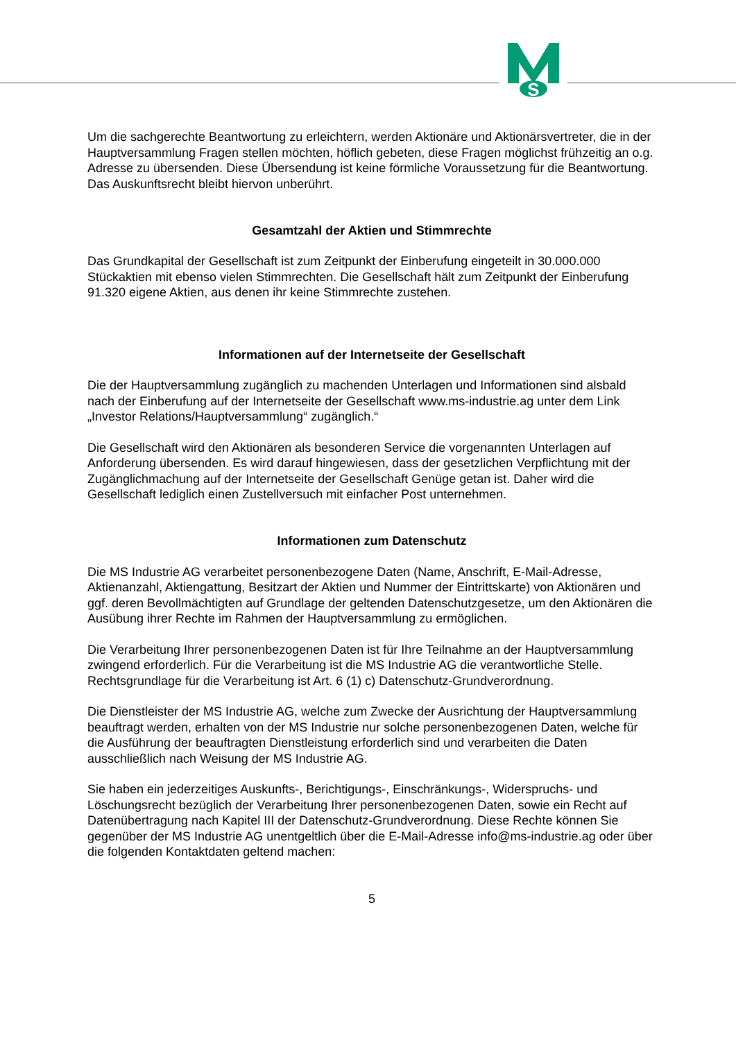S
Um die sachgerechte Beantwortung zu erleichtern, werden Aktionäre und Aktionärsvertreter, die in der Hauptversammlung Fragen stellen möchten, höflich gebeten, diese Fragen möglichst frühzeitig an o.g. Adresse zu übersenden. Diese Übersendung ist keine förmliche Voraussetzung für die Beantwortung. Das Auskunftsrecht bleibt hiervon unberührt.
Gesamtzahl der Aktien und Stimmrechte
Das Grundkapital der Gesellschaft ist zum Zeitpunkt der Einberufung eingeteilt in 30.000.000 Stückaktien mit ebenso vielen Stimmrechten. Die Gesellschaft hält zum Zeitpunkt der Einberufung 91.320 eigene Aktien, aus denen ihr keine Stimmrechte zustehen.
Informationen auf der Internetseite der Gesellschaft
Die der Hauptversammlung zugänglich zu machenden Unterlagen und Informationen sind alsbald nach der Einberufung auf der Internetseite der Gesellschaft www.ms-industrie.ag unter dem Link „Investor Relations/Hauptversammlung“ zugänglich.“
Die Gesellschaft wird den Aktionären als besonderen Service die vorgenannten Unterlagen auf Anforderung übersenden. Es wird darauf hingewiesen, dass der gesetzlichen Verpflichtung mit der Zugänglichmachung auf der Internetseite der Gesellschaft Genüge getan ist. Daher wird die Gesellschaft lediglich einen Zustellversuch mit einfacher Post unternehmen.
Informationen zum Datenschutz
Die MS Industrie AG verarbeitet personenbezogene Daten (Name, Anschrift, E-Mail-Adresse, Aktienanzahl, Aktiengattung, Besitzart der Aktien und Nummer der Eintrittskarte) von Aktionären und ggf. deren Bevollmächtigten auf Grundlage der geltenden Datenschutzgesetze, um den Aktionären die Ausübung ihrer Rechte im Rahmen der Hauptversammlung zu ermöglichen.
Die Verarbeitung Ihrer personenbezogenen Daten ist für Ihre Teilnahme an der Hauptversammlung zwingend erforderlich. Für die Verarbeitung ist die MS Industrie AG die verantwortliche Stelle. Rechtsgrundlage für die Verarbeitung ist Art. 6 (1) c) Datenschutz-Grundverordnung.
Die Dienstleister der MS Industrie AG, welche zum Zwecke der Ausrichtung der Hauptversammlung beauftragt werden, erhalten von der MS Industrie nur solche personenbezogenen Daten, welche für die Ausführung der beauftragten Dienstleistung erforderlich sind und verarbeiten die Daten ausschließlich nach Weisung der MS Industrie AG.
Sie haben ein jederzeitiges Auskunfts-, Berichtigungs-, Einschränkungs-, Widerspruchs- und Löschungsrecht bezüglich der Verarbeitung Ihrer personenbezogenen Daten, sowie ein Recht auf Datenübertragung nach Kapitel III der Datenschutz-Grundverordnung. Diese Rechte können Sie gegenüber der MS Industrie AG unentgeltlich über die E-Mail-Adresse info@ms-industrie.ag oder über die folgenden Kontaktdaten geltend machen:
5